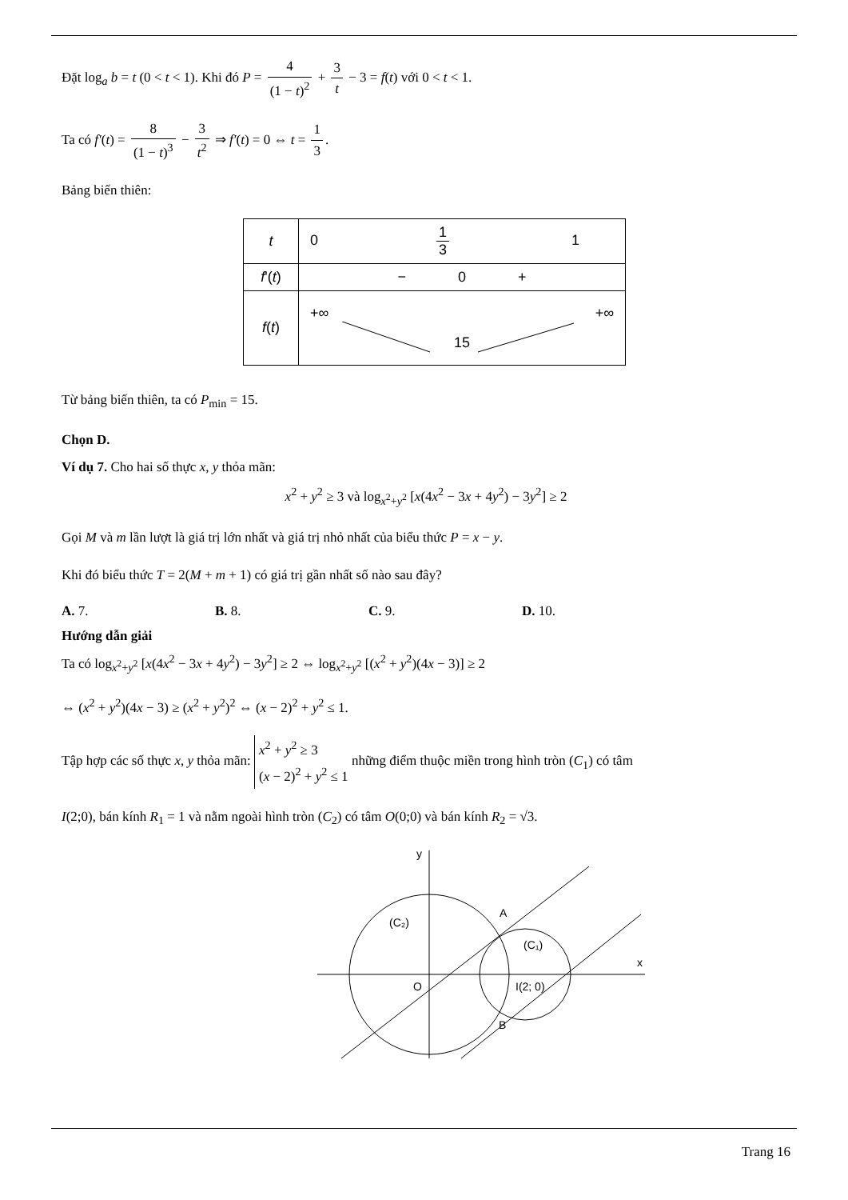Đặt log<sub>a</sub> b = t (0 < t < 1). Khi đó P = 4 (1 − t)<sup>2</sup> + 3 t − 3 = f(t) với 0 < t < 1.
Ta có f′(t) = 8 (1 − t)<sup>3</sup> − 3 t<sup>2</sup> ⇒ f′(t) = 0 ⇔ t = 1 3.
Bảng biến thiên:
| t | 0 1 3 1 |
| f '( t ) | − 0 + |
| f ( t ) | +∞ +∞ 15 |
Từ bảng biến thiên, ta có P<sub>min</sub> = 15.
Chọn D.
Ví dụ 7. Cho hai số thực x, y thỏa mãn:
x<sup>2</sup> + y<sup>2</sup> ≥ 3 và log<sub>x<sup>2</sup>+y<sup>2</sup></sub> [x(4x<sup>2</sup> − 3x + 4y<sup>2</sup>) − 3y<sup>2</sup>] ≥ 2
Gọi M và m lần lượt là giá trị lớn nhất và giá trị nhỏ nhất của biểu thức P = x − y.
Khi đó biểu thức T = 2(M + m + 1) có giá trị gần nhất số nào sau đây?
A. 7. B. 8. C. 9. D. 10.
Hướng dẫn giải
Ta có log<sub>x<sup>2</sup>+y<sup>2</sup></sub> [x(4x<sup>2</sup> − 3x + 4y<sup>2</sup>) − 3y<sup>2</sup>] ≥ 2 ⇔ log<sub>x<sup>2</sup>+y<sup>2</sup></sub> [(x<sup>2</sup> + y<sup>2</sup>)(4x − 3)] ≥ 2
⇔ (x<sup>2</sup> + y<sup>2</sup>)(4x − 3) ≥ (x<sup>2</sup> + y<sup>2</sup>)<sup>2</sup> ⇔ (x − 2)<sup>2</sup> + y<sup>2</sup> ≤ 1.
Tập hợp các số thực x, y thỏa mãn: x<sup>2</sup> + y<sup>2</sup> ≥ 3
(x − 2)<sup>2</sup> + y<sup>2</sup> ≤ 1 những điểm thuộc miền trong hình tròn (C<sub>1</sub>) có tâm
I(2;0), bán kính R<sub>1</sub> = 1 và nằm ngoài hình tròn (C<sub>2</sub>) có tâm O(0;0) và bán kính R<sub>2</sub> = √3.
y
x
(C₂)
(C₁)
A
B
O
I(2; 0)
Trang 16